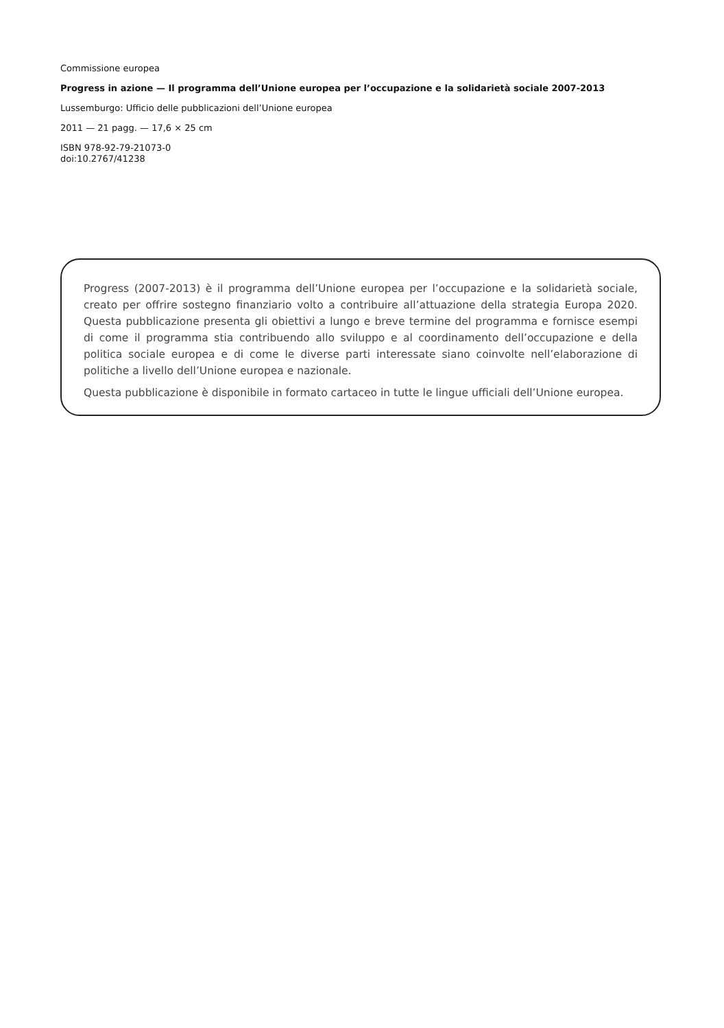Commissione europea
Progress in azione — Il programma dell’Unione europea per l’occupazione e la solidarietà sociale 2007-2013
Lussemburgo: Ufficio delle pubblicazioni dell’Unione europea
2011 — 21 pagg. — 17,6 × 25 cm
ISBN 978-92-79-21073-0
doi:10.2767/41238
Progress (2007-2013) è il programma dell’Unione europea per l’occupazione e la solidarietà sociale, creato per offrire sostegno finanziario volto a contribuire all’attuazione della strategia Europa 2020. Questa pubblicazione presenta gli obiettivi a lungo e breve termine del programma e fornisce esempi di come il programma stia contribuendo allo sviluppo e al coordinamento dell’occupazione e della politica sociale europea e di come le diverse parti interessate siano coinvolte nell’elaborazione di politiche a livello dell’Unione europea e nazionale.
Questa pubblicazione è disponibile in formato cartaceo in tutte le lingue ufficiali dell’Unione europea.